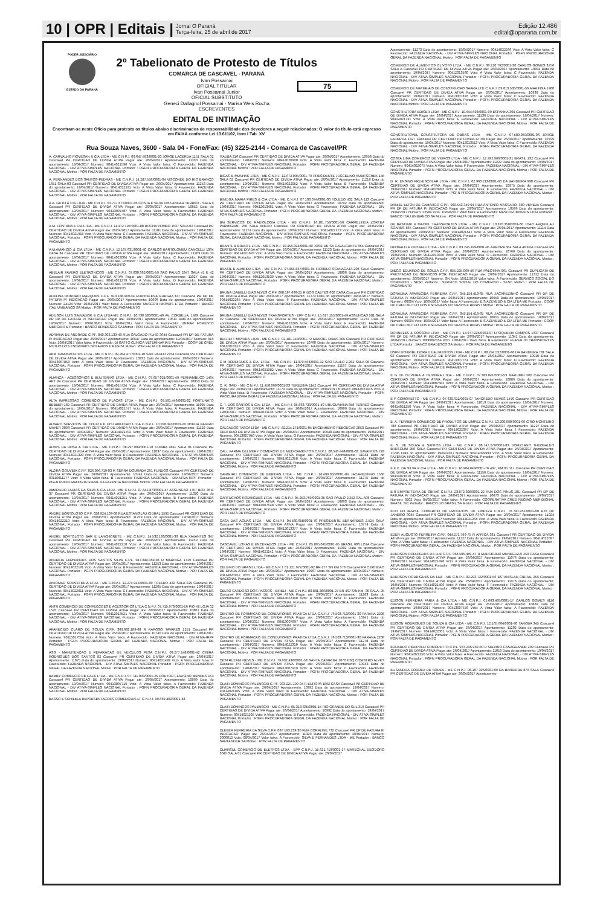10 | OPR | Editais | Jornal O Paraná
Terça-feira, 25 de abril de 2017
Edição 12.486
edital@oparana.com.br
PODER JUDICIÁRIO
ESTADO DO PARANÁ
2º Tabelionato de Protesto de Títulos
COMARCA DE CASCAVEL - PARANÁ
Ivan Possamai
OFICIAL TITULAR
Ivan Possamai Junior
OFICIAL SUBSTITUTO
Geneci Dallagnol Possamai - Marisa Weis Rocha
ESCREVENTES
EDITAL DE INTIMAÇÃO
Encontram-se neste Ofício para protesto os títulos abaixo discriminados de responsabilidade dos devedores a seguir relacionados: O valor do título está expresso em FAIXA conforme Lei 13.611/02, item I Tab. XV.
75
Rua Souza Naves, 3600 - Sala 04 - Fone/Fax: (45) 3225-2144 - Comarca de Cascavel/PR
A. CARVALHO PIOVESAN & CIA LTDA - ME C.N.P.J. 09.647.493/0001-20 JORGE LACERDA 1151 SALA 02 Cascavel PR CERTIDAO DE DIVIDA ATIVA Pagar ate: 26/04/2017 Apontamento: 11100 Data do apontamento: 19/04/2017 Numero: 90414021596 Vcto: A Vista Valor faixa: C Favorecido: FAZENDA NACIONAL - DIV ATIVA-SIMPLES NACIONAL Portador : PGFN PROCURADORIA GERAL DA FAZENDA NACIONAL Motivo : POR FALTA DE PAGAMENTO
A. FERNANDES DOS SANTOS-PEDRAS - ME C.N.P.J. 14.287.558/0001-04 VISCONDE DO RIO BRANCO 1651 SALA 03 Cascavel PR CERTIDAO DE DIVIDA ATIVA Pagar ate: 26/04/2017 Apontamento: 11253 Data do apontamento: 19/04/2017 Numero: 90414022191 Vcto: A Vista Valor faixa: B Favorecido: FAZENDA NACIONAL - DIV ATIVA-SIMPLES NACIONAL Portador : PGFN PROCURADORIA GERAL DA FAZENDA NACIONAL Motivo : POR FALTA DE PAGAMENTO
A.A. GUTH & CIA LTDA - ME C.N.P.J. 03.717.875/0001-05 COSTA E SILVA 1055 ANDAR TERREO - SALA 0 Cascavel PR CERTIDAO DE DIVIDA ATIVA Pagar ate: 26/04/2017 Apontamento: 10852 Data do apontamento: 19/04/2017 Numero: 90413007487 Vcto: A Vista Valor faixa: A Favorecido: FAZENDA NACIONAL - DIV ATIVA-SIMPLES NACIONAL Portador : PGFN PROCURADORIA GERAL DA FAZENDA NACIONAL Motivo : POR FALTA DE PAGAMENTO
A.M. FONTANA E CIA LTDA - ME C.N.P.J. 11.472.197/0001-88 ROCHA POMBO 1537 SALA 02 Cascavel PR CERTIDAO DE DIVIDA ATIVA Pagar ate: 26/04/2017 Apontamento: 11181 Data do apontamento: 19/04/2017 Numero: 90414021918 Vcto: A Vista Valor faixa: C Favorecido: FAZENDA NACIONAL - DIV ATIVA-SIMPLES NACIONAL Portador : PGFN PROCURADORIA GERAL DA FAZENDA NACIONAL Motivo : POR FALTA DE PAGAMENTO
A.M.AMANCIO & CIA LTDA - ME C.N.P.J. 12.187.631/0001-40 CARLOS BARTOLOMEU CANCELLI 1064 CASA 34 Cascavel PR CERTIDAO DE DIVIDA ATIVA Pagar ate: 26/04/2017 Apontamento: 11203 Data do apontamento: 19/04/2017 Numero: 90414022004 Vcto: A Vista Valor faixa: C Favorecido: FAZENDA NACIONAL - DIV ATIVA-SIMPLES NACIONAL Portador : PGFN PROCURADORIA GERAL DA FAZENDA NACIONAL Motivo : POR FALTA DE PAGAMENTO
ABELAIR FAVERO ELETRONICOS - ME C.N.P.J. 07.830.362/0001-59 SAO PAULO 2847 SALA 41 E 42 Cascavel PR CERTIDAO DE DIVIDA ATIVA Pagar ate: 26/04/2017 Apontamento: 11027 Data do apontamento: 19/04/2017 Numero: 90414021279 Vcto: A Vista Valor faixa: D Favorecido: FAZENDA NACIONAL - DIV ATIVA-SIMPLES NACIONAL Portador : PGFN PROCURADORIA GERAL DA FAZENDA NACIONAL Motivo : POR FALTA DE PAGAMENTO
ADELINA HONORIO MARQUES C.P.F. 913.188.909-34 RUA:HELENA GURGAZ,337 Cascavel PR DP DE FATURA P/ INDICACAO Pagar ate: 26/04/2017 Apontamento: 10606 Data do apontamento: 19/04/2017 Numero: 24124 Vcto: 10/04/2017 Valor faixa: A Favorecido: MASCOR IMOVEIS LTDA Portador : BANCO ITAU UNIBANCO SA Motivo : POR FALTA DE PAGAMENTO
ADILSON LUIS SALVADOR & CIA LTDA-ME C.N.P.J. 10.730.530/0001-49 AV. CORBELIA, 1499 Cascavel PR DP DE FATURA P/ INDICACAO Pagar ate: 26/04/2017 Apontamento: 10511 Data do apontamento: 19/04/2017 Numero: 7666138/01 Vcto: 10/04/2017 Valor faixa: A Favorecido: UNIPAR FOMENTO MERCANTIL Portador : BANCO BRADESCO SA Motivo : POR FALTA DE PAGAMENTO
ADRIANA DE ANDRADE C.P.F. 840.303.139-49 RUA SALGADO FILHO 3644 Cascavel PR DP DE FATURA P/ INDICACAO Pagar ate: 26/04/2017 Apontamento: 10647 Data do apontamento: 19/04/2017 Numero: 016 Vcto: 10/04/2017 Valor faixa: A Favorecido: DI GATTO CLINICA VETERINARIA E Portador : COOP DE CRED MUTUO DOS ESCRIVAES NOTARIOS E REGIST Motivo: POR FALTA DE PAGAMENTO
AKM TRANSPORTES LTDA - ME C.N.P.J. 09.284.477/0001-10 SAO PAULO 2754 Cascavel PR CERTIDAO DE DIVIDA ATIVA Pagar ate: 26/04/2017 Apontamento: 10932 Data do apontamento: 19/04/2017 Numero: 90413007853 Vcto: A Vista Valor faixa: D Favorecido: FAZENDA NACIONAL - DIV ATIVA-SIMPLES NACIONAL Portador : PGFN PROCURADORIA GERAL DA FAZENDA NACIONAL Motivo : POR FALTA DE PAGAMENTO
ALIANCA - ACESSORIOS E BIJUTERIAS LTDA - ME C.N.P.J. 07.957.021/0001-49 PERNAMBUCO 1464 APT 94 Cascavel PR CERTIDAO DE DIVIDA ATIVA Pagar ate: 26/04/2017 Apontamento: 10953 Data do apontamento: 19/04/2017 Numero: 90414015724 Vcto: A Vista Valor faixa: C Favorecido: FAZENDA NACIONAL - DIV ATIVA-SIMPLES NACIONAL Portador : PGFN PROCURADORIA GERAL DA FAZENDA NACIONAL Motivo : POR FALTA DE PAGAMENTO
ALTA IMPRESSAO COMERCIO DE PLACAS LTDA - ME C.N.P.J. 09.591.446/0001-02 FORTUNATO BEBBER 182 Cascavel PR CERTIDAO DE DIVIDA ATIVA Pagar ate: 26/04/2017 Apontamento: 11095 Data do apontamento: 19/04/2017 Numero: 90414021577 Vcto: A Vista Valor faixa: A Favorecido: FAZENDA NACIONAL - DIV ATIVA-SIMPLES NACIONAL Portador : PGFN PROCURADORIA GERAL DA FAZENDA NACIONAL Motivo : POR FALTA DE PAGAMENTO
ALVARO SERVICOS DE COLETA E DISTRIBUICAO LTDA C.N.P.J. 10.558.343/0001-20 HYEDA BAGGIO MAYER 3093 Cascavel PR CERTIDAO DE DIVIDA ATIVA Pagar ate: 26/04/2017 Apontamento: 11129 Data do apontamento: 19/04/2017 Numero: 90414021702 Vcto: A Vista Valor faixa: A Favorecido: FAZENDA NACIONAL - DIV ATIVA-SIMPLES NACIONAL Portador : PGFN PROCURADORIA GERAL DA FAZENDA NACIONAL Motivo : POR FALTA DE PAGAMENTO
ALVES DA ROSA & CIA LTDA - ME C.N.P.J. 08.297.009/0001-18 CUIABA 4811 SALA 01 Cascavel PR CERTIDAO DE DIVIDA ATIVA Pagar ate: 26/04/2017 Apontamento: 11037 Data do apontamento: 19/04/2017 Numero: 90414021329 Vcto: A Vista Valor faixa: D Favorecido: FAZENDA NACIONAL - DIV ATIVA-SIMPLES NACIONAL Portador : PGFN PROCURADORIA GERAL DA FAZENDA NACIONAL Motivo : POR FALTA DE PAGAMENTO
ALZIRA GOUVEIA C.P.F. 026.096.719-03 R SERRA DOURADA 261 FUNDOS Cascavel PR CERTIDAO DE DIVIDA ATIVA Pagar ate: 26/04/2017 Apontamento: 10741 Data do apontamento: 19/04/2017 Numero: 90116011277 Vcto: A Vista Valor faixa: B Favorecido: FAZENDA NACIONAL - DIV.ATIVA-IRPF Portador : PGFN PROCURADORIA GERAL DA FAZENDA NACIONAL Motivo: POR FALTA DE PAGAMENTO
AMARILDO FARIAS DA SILVA & CIA LTDA - ME C.N.P.J. 07.642.873/0001-47 ASSUNCAO 1757 BOX 36 E 37 Cascavel PR CERTIDAO DE DIVIDA ATIVA Pagar ate: 26/04/2017 Apontamento: 11020 Data do apontamento: 19/04/2017 Numero: 90414021251 Vcto: A Vista Valor faixa: B Favorecido: FAZENDA NACIONAL - DIV ATIVA-SIMPLES NACIONAL Portador : PGFN PROCURADORIA GERAL DA FAZENDA NACIONAL Motivo : POR FALTA DE PAGAMENTO
ANDRE BORTOLOTO C.P.F. 028.924.109-08 RUA ESTANISLAU CIDRAL 1595 Cascavel PR CERTIDAO DE DIVIDA ATIVA Pagar ate: 26/04/2017 Apontamento: 11259 Data do apontamento: 19/04/2017 Numero: 90414022210 Vcto: A Vista Valor faixa: B Favorecido: FAZENDA NACIONAL - DIV ATIVA-SIMPLES NACIONAL Portador : PGFN PROCURADORIA GERAL DA FAZENDA NACIONAL Motivo : POR FALTA DE PAGAMENTO
ANDRE BORTOLOTO BAR E LANCHONETE - ME C.N.P.J. 14.532.193/0001-36 RUA XAVANTES 347 Cascavel PR CERTIDAO DE DIVIDA ATIVA Pagar ate: 26/04/2017 Apontamento: 11259 Data do apontamento: 19/04/2017 Numero: 90414022210 Vcto: A Vista Valor faixa: B Favorecido: FAZENDA NACIONAL - DIV ATIVA-SIMPLES NACIONAL Portador : PGFN PROCURADORIA GERAL DA FAZENDA NACIONAL Motivo : POR FALTA DE PAGAMENTO
ANDREIA FERNANDES DOS SANTOS SILVA C.P.F. 047.849.069-08 R MARINGA 1719 Cascavel PR CERTIDAO DE DIVIDA ATIVA Pagar ate: 26/04/2017 Apontamento: 11253 Data do apontamento: 19/04/2017 Numero: 90414022191 Vcto: A Vista Valor faixa: B Favorecido: FAZENDA NACIONAL - DIV ATIVA-SIMPLES NACIONAL Portador : PGFN PROCURADORIA GERAL DA FAZENDA NACIONAL Motivo : POR FALTA DE PAGAMENTO
ANJOMAR SORVETERIA LTDA - ME C.N.P.J. 12.274.925/0001-00 TOLEDO 432 SALA 229 Cascavel PR CERTIDAO DE DIVIDA ATIVA Pagar ate: 26/04/2017 Apontamento: 11205 Data do apontamento: 19/04/2017 Numero: 90414022011 Vcto: A Vista Valor faixa: C Favorecido: FAZENDA NACIONAL - DIV ATIVA-SIMPLES NACIONAL Portador : PGFN PROCURADORIA GERAL DA FAZENDA NACIONAL Motivo : POR FALTA DE PAGAMENTO
ANTR COMERCIO DE CONFECCOES E ACESSORIOS LTDA C.N.P.J. 07.715.973/0001-56 PIO XII LOJA 02 1525 Cascavel PR CERTIDAO DE DIVIDA ATIVA Pagar ate: 26/04/2017 Apontamento: 10801 Data do apontamento: 19/04/2017 Numero: 90412013521 Vcto: A Vista Valor faixa: B Favorecido: FAZENDA NACIONAL - DIV ATIVA-SIMPLES NACIONAL Portador : PGFN PROCURADORIA GERAL DA FAZENDA NACIONAL Motivo : POR FALTA DE PAGAMENTO
APARECIDO CLARO DE SOUZA C.P.F. 369.682.189-68 R RAPOSO TAVARES 1251 Cascavel PR CERTIDAO DE DIVIDA ATIVA Pagar ate: 26/04/2017 Apontamento: 10740 Data do apontamento: 19/04/2017 Numero: 90115017054 Vcto: A Vista Valor faixa: A Favorecido: FAZENDA NACIONAL - DIV.ATIVA-IRPF Portador : PGFN PROCURADORIA GERAL DA FAZENDA NACIONAL Motivo : POR FALTA DE PAGAMENTO
ASG - MANUTENCAO E REPARACAO DE VEICULOS PESA C.N.P.J. 09.277.148/0001-42 CINIRA RODRIGUES DOS SANTOS 82 Cascavel PR CERTIDAO DE DIVIDA ATIVA Pagar ate: 26/04/2017 Apontamento: 11075 Data do apontamento: 19/04/2017 Numero: 90414021492 Vcto: A Vista Valor faixa: H Favorecido: FAZENDA NACIONAL - DIV ATIVA-SIMPLES NACIONAL Portador : PGFN PROCURADORIA GERAL DA FAZENDA NACIONAL Motivo : POR FALTA DE PAGAMENTO
BAMBY COMERCIO DE CAFE LTDA - ME C.N.P.J. 07.741.003/0001-25 DOUTOR FLAUSINO MENDES 153 Cascavel PR CERTIDAO DE DIVIDA ATIVA Pagar ate: 26/04/2017 Apontamento: 10899 Data do apontamento: 19/04/2017 Numero: 90413007719 Vcto: A Vista Valor faixa: A Favorecido: FAZENDA NACIONAL - DIV ATIVA-SIMPLES NACIONAL Portador : PGFN PROCURADORIA GERAL DA FAZENDA NACIONAL Motivo : POR FALTA DE PAGAMENTO
BASSO & SCHILELA REPRESENTACOES COMERCIAIS LT C.N.P.J. 00.669.402/0001-83
ITAUBA 216 Cascavel PR CERTIDAO DE DIVIDA ATIVA Pagar ate: 26/04/2017 Apontamento: 10958 Data do apontamento: 19/04/2017 Numero: 90414020908 Vcto: A Vista Valor faixa: C Favorecido: FAZENDA NACIONAL - DIV ATIVA-SIMPLES NACIONAL Portador : PGFN PROCURADORIA GERAL DA FAZENDA NACIONAL Motivo : POR FALTA DE PAGAMENTO
BIGAS E MUNHAK LTDA - ME C.N.P.J. 12.672.095/0001-79 PRESIDENTE JUSCELINO KUBITSCHEK 145 SALA 02 Cascavel PR CERTIDAO DE DIVIDA ATIVA Pagar ate: 26/04/2017 Apontamento: 11216 Data do apontamento: 19/04/2017 Numero: 90414022052 Vcto: A Vista Valor faixa: B Favorecido: FAZENDA NACIONAL - DIV ATIVA-SIMPLES NACIONAL Portador : PGFN PROCURADORIA GERAL DA FAZENDA NACIONAL Motivo : POR FALTA DE PAGAMENTO
BINIDITA MARIA PIRES & CIA LTDA - ME C.N.P.J. 07.103.074/0001-00 TOLEDO 432 SALA 113 Cascavel PR CERTIDAO DE DIVIDA ATIVA Pagar ate: 26/04/2017 Apontamento: 10792 Data do apontamento: 19/04/2017 Numero: 90412013481 Vcto: A Vista Valor faixa: G Favorecido: FAZENDA NACIONAL - DIV ATIVA-SIMPLES NACIONAL Portador : PGFN PROCURADORIA GERAL DA FAZENDA NACIONAL Motivo : POR FALTA DE PAGAMENTO
BM SERVICOS DE RADIOLOGIA LTDA - ME C.N.P.J. 16.101.758/0001-56 CARMELINDA ZORTEA PARMIGIANI 250 SALA ANEXO Cascavel PR CERTIDAO DE DIVIDA ATIVA Pagar ate: 26/04/2017 Apontamento: 11274 Data do apontamento: 19/04/2017 Numero: 90414022273 Vcto: A Vista Valor faixa: H Favorecido: FAZENDA NACIONAL - DIV ATIVA-SIMPLES NACIONAL Portador : PGFN PROCURADORIA GERAL DA FAZENDA NACIONAL Motivo : POR FALTA DE PAGAMENTO
BRANTL & BRANTL LTDA - ME C.N.P.J. 10.456.394/0001-40 JOSE DE SA CAVALCANTE 654 Cascavel PR CERTIDAO DE DIVIDA ATIVA Pagar ate: 26/04/2017 Apontamento: 11123 Data do apontamento: 19/04/2017 Numero: 90414021678 Vcto: A Vista Valor faixa: F Favorecido: FAZENDA NACIONAL - DIV ATIVA-SIMPLES NACIONAL Portador : PGFN PROCURADORIA GERAL DA FAZENDA NACIONAL Motivo : POR FALTA DE PAGAMENTO
BRASIL E ALMEIDA LTDA - ME C.N.P.J. 07.955.857/0001-04 FIORELO SCANAGATA 208 SALA Cascavel PR CERTIDAO DE DIVIDA ATIVA Pagar ate: 26/04/2017 Apontamento: 10806 Data do apontamento: 19/04/2017 Numero: 90412013539 Vcto: A Vista Valor faixa: C Favorecido: FAZENDA NACIONAL - DIV ATIVA-SIMPLES NACIONAL Portador : PGFN PROCURADORIA GERAL DA FAZENDA NACIONAL Motivo : POR FALTA DE PAGAMENTO
BRUNA IZABELLI DIAS ALVES C.P.F. 098.197.666-21 R DOS CAETES 600 CASA Cascavel PR CERTIDAO DE DIVIDA ATIVA Pagar ate: 26/04/2017 Apontamento: 11272 Data do apontamento: 19/04/2017 Numero: 90414022265 Vcto: A Vista Valor faixa: F Favorecido: FAZENDA NACIONAL - DIV ATIVA-SIMPLES NACIONAL Portador : PGFN PROCURADORIA GERAL DA FAZENDA NACIONAL Motivo : POR FALTA DE PAGAMENTO
BRUNA IZABELLI DIAS ALVES TRANSPORTES - EPP C.N.P.J. 15.617.155/0001-49 ASSUNCAO 581 SALA 02 Cascavel PR CERTIDAO DE DIVIDA ATIVA Pagar ate: 26/04/2017 Apontamento: 11272 Data do apontamento: 19/04/2017 Numero: 90414022265 Vcto: A Vista Valor faixa: F Favorecido: FAZENDA NACIONAL - DIV ATIVA-SIMPLES NACIONAL Portador : PGFN PROCURADORIA GERAL DA FAZENDA NACIONAL Motivo : POR FALTA DE PAGAMENTO
BUFFETT MAYARA LTDA - ME C.N.P.J. 02.181.143/0001-72 MANOEL RIBAS 305 Cascavel PR CERTIDAO DE DIVIDA ATIVA Pagar ate: 26/04/2017 Apontamento: 10760 Data do apontamento: 19/04/2017 Numero: 90412013313 Vcto: A Vista Valor faixa: C Favorecido: FAZENDA NACIONAL - DIV ATIVA-SIMPLES NACIONAL Portador : PGFN PROCURADORIA GERAL DA FAZENDA NACIONAL Motivo : POR FALTA DE PAGAMENTO
C M RODRIGUES & CIA. LTDA. - ME C.N.P.J. 11.979.568/0001-12 SAO PAULO 2.252 SALA 08 Cascavel PR CERTIDAO DE DIVIDA ATIVA Pagar ate: 26/04/2017 Apontamento: 11197 Data do apontamento: 19/04/2017 Numero: 90414021982 Vcto: A Vista Valor faixa: C Favorecido: FAZENDA NACIONAL - DIV ATIVA-SIMPLES NACIONAL Portador : PGFN PROCURADORIA GERAL DA FAZENDA NACIONAL Motivo : POR FALTA DE PAGAMENTO
C. R. SAID - ME C.N.P.J. 11.450.069/0001-33 TEREZINA 1142 Cascavel PR CERTIDAO DE DIVIDA ATIVA Pagar ate: 26/04/2017 Apontamento: 11179 Data do apontamento: 19/04/2017 Numero: 90414021915 Vcto: A Vista Valor faixa: D Favorecido: FAZENDA NACIONAL - DIV ATIVA-SIMPLES NACIONAL Portador : PGFN PROCURADORIA GERAL DA FAZENDA NACIONAL Motivo : POR FALTA DE PAGAMENTO
C. T. DOS SANTOS & CIA. LTDA. - ME C.N.P.J. 05.863.739/0001-40 URUGUAIANA 858 TERREO Cascavel PR CERTIDAO DE DIVIDA ATIVA Pagar ate: 26/04/2017 Apontamento: 10999 Data do apontamento: 19/04/2017 Numero: 90414021136 Vcto: A Vista Valor faixa: F Favorecido: FAZENDA NACIONAL - DIV ATIVA-SIMPLES NACIONAL Portador : PGFN PROCURADORIA GERAL DA FAZENDA NACIONAL Motivo : POR FALTA DE PAGAMENTO
CALCADOS TASCA LTDA - ME C.N.P.J. 82.214.271/0001-04 ENGENHEIRO REBOUCAS 2053 Cascavel PR CERTIDAO DE DIVIDA ATIVA Pagar ate: 26/04/2017 Apontamento: 10948 Data do apontamento: 19/04/2017 Numero: 90413007940 Vcto: A Vista Valor faixa: G Favorecido: FAZENDA NACIONAL - DIV ATIVA-SIMPLES NACIONAL Portador : PGFN PROCURADORIA GERAL DA FAZENDA NACIONAL Motivo : POR FALTA DE PAGAMENTO
CALL FARMA DELIVERY COMERCIO DE MEDICAMENTOS C.N.P.J. 08.543.448/0001-63 XAVANTES 728 Cascavel PR CERTIDAO DE DIVIDA ATIVA Pagar ate: 26/04/2017 Apontamento: 11043 Data do apontamento: 19/04/2017 Numero: 90414021358 Vcto: A Vista Valor faixa: C Favorecido: FAZENDA NACIONAL - DIV ATIVA-SIMPLES NACIONAL Portador : PGFN PROCURADORIA GERAL DA FAZENDA NACIONAL Motivo : POR FALTA DE PAGAMENTO
CANGURU COMERCIO DE BEBIDAS LTDA - ME C.N.P.J. 16.499.350/0001-84 JACAREZINHO 1560 Cascavel PR CERTIDAO DE DIVIDA ATIVA Pagar ate: 26/04/2017 Apontamento: 11275 Data do apontamento: 19/04/2017 Numero: 90414022275 Vcto: A Vista Valor faixa: E Favorecido: FAZENDA NACIONAL - DIV ATIVA-SIMPLES NACIONAL Portador : PGFN PROCURADORIA GERAL DA FAZENDA NACIONAL Motivo : POR FALTA DE PAGAMENTO
CARTUCHOS RODRIGUES LTDA - ME C.N.P.J. 05.253.769/0001-35 SAO PAULO 2.252 SAL A08 Cascavel PR CERTIDAO DE DIVIDA ATIVA Pagar ate: 26/04/2017 Apontamento: 10863 Data do apontamento: 19/04/2017 Numero: 90413007548 Vcto: A Vista Valor faixa: D Favorecido: FAZENDA NACIONAL - DIV ATIVA-SIMPLES NACIONAL Portador : PGFN PROCURADORIA GERAL DA FAZENDA NACIONAL Motivo : POR FALTA DE PAGAMENTO
CASA DAS AGUAS LTDA - ME C.N.P.J. 04.580.658/0001-70 PRESIDENTE BERNARDES 2.524 SALA Cascavel PR CERTIDAO DE DIVIDA ATIVA Pagar ate: 26/04/2017 Apontamento: 10774 Data do apontamento: 19/04/2017 Numero: 90412013377 Vcto: A Vista Valor faixa: C Favorecido: FAZENDA NACIONAL - DIV ATIVA-SIMPLES NACIONAL Portador : PGFN PROCURADORIA GERAL DA FAZENDA NACIONAL Motivo : POR FALTA DE PAGAMENTO
CASCAVEL LONAS E ENCERADOS LTDA - ME C.N.P.J. 05.895.045/0001-95 BRASIL 606 LOJA Cascavel PR CERTIDAO DE DIVIDA ATIVA Pagar ate: 26/04/2017 Apontamento: 11002 Data do apontamento: 19/04/2017 Numero: 90414021142 Vcto: A Vista Valor faixa: D Favorecido: FAZENDA NACIONAL - DIV ATIVA-SIMPLES NACIONAL Portador : PGFN PROCURADORIA GERAL DA FAZENDA NACIONAL Motivo : POR FALTA DE PAGAMENTO
CELEIRO DO BRASIL LTDA - ME C.N.P.J. 02.121.977/0001-92 BR-277 SN KM 573 Cascavel PR CERTIDAO DE DIVIDA ATIVA Pagar ate: 26/04/2017 Apontamento: 10967 Data do apontamento: 19/04/2017 Numero: 90414020957 Vcto: A Vista Valor faixa: J Favorecido: FAZENDA NACIONAL - DIV ATIVA-SIMPLES NACIONAL Portador : PGFN PROCURADORIA GERAL DA FAZENDA NACIONAL Motivo : POR FALTA DE PAGAMENTO
CELSO CARDOSO DOS PASSOS - EIRELI - ME C.N.P.J. 80.881.386/0001-27 BR 467 S/N KM: 30 SALA: 25 Cascavel PR CERTIDAO DE DIVIDA ATIVA Pagar ate: 26/04/2017 Apontamento: 11283 Data do apontamento: 19/04/2017 Numero: 90414022348 Vcto: A Vista Valor faixa: D Favorecido: FAZENDA NACIONAL - DIV ATIVA-SIMPLES NACIONAL Portador : PGFN PROCURADORIA GERAL DA FAZENDA NACIONAL Motivo : POR FALTA DE PAGAMENTO
CENTRO DE FORMACAO DE CONDUTORES PRATICA LTDA C.N.P.J. 76.503.713/0001-30 PARANA 2208 Cascavel PR CERTIDAO DE DIVIDA ATIVA Pagar ate: 26/04/2017 Apontamento: 10941 Data do apontamento: 19/04/2017 Numero: 90413007897 Vcto: A Vista Valor faixa: A Favorecido: FAZENDA NACIONAL - DIV ATIVA-SIMPLES NACIONAL Portador : PGFN PROCURADORIA GERAL DA FAZENDA NACIONAL Motivo : POR FALTA DE PAGAMENTO
CENTRO DE FORMACAO DE CONDUTORES PRATICA LTDA C.N.P.J. 76.503.713/0001-30 PARANA 2208 Cascavel PR CERTIDAO DE DIVIDA ATIVA Pagar ate: 26/04/2017 Apontamento: 11278 Data do apontamento: 19/04/2017 Numero: 90414022310 Vcto: A Vista Valor faixa: C Favorecido: FAZENDA NACIONAL - DIV ATIVA-SIMPLES NACIONAL Portador : PGFN PROCURADORIA GERAL DA FAZENDA NACIONAL Motivo : POR FALTA DE PAGAMENTO
CESTRUZANI NEVES - ME C.N.P.J. 79.632.436/0001-53 SANTA CATARINA 1070 ESQ.C/CASTRO ALVES Cascavel PR CERTIDAO DE DIVIDA ATIVA Pagar ate: 26/04/2017 Apontamento: 10943 Data do apontamento: 19/04/2017 Numero: 90413007919 Vcto: A Vista Valor faixa: C Favorecido: FAZENDA NACIONAL - DIV ATIVA-SIMPLES NACIONAL Portador : PGFN PROCURADORIA GERAL DA FAZENDA NACIONAL Motivo : POR FALTA DE PAGAMENTO
CLAIR DOMINGOS PALENSCKI C.P.F. 933.221.199-04 R EUROPA 1862 CASA Cascavel PR CERTIDAO DE DIVIDA ATIVA Pagar ate: 26/04/2017 Apontamento: 10992 Data do apontamento: 19/04/2017 Numero: 90414021105 Vcto: A Vista Valor faixa: B Favorecido: FAZENDA NACIONAL - DIV ATIVA-SIMPLES NACIONAL Portador : PGFN PROCURADORIA GERAL DA FAZENDA NACIONAL Motivo : POR FALTA DE PAGAMENTO
CLAIR DOMINGOS PALENSCKI - ME C.N.P.J. 05.313.835/0001-15 RIO GRANDE DO SUL 319 Cascavel PR CERTIDAO DE DIVIDA ATIVA Pagar ate: 26/04/2017 Apontamento: 10992 Data do apontamento: 19/04/2017 Numero: 90414021105 Vcto: A Vista Valor faixa: B Favorecido: FAZENDA NACIONAL - DIV ATIVA-SIMPLES NACIONAL Portador : PGFN PROCURADORIA GERAL DA FAZENDA NACIONAL Motivo : POR FALTA DE PAGAMENTO
CLEBER FERREIRA DA SILVA C.P.F. 087.193.239-30 RUA CORALINE,732 Cascavel PR DP DE FATURA P/ INDICACAO Pagar ate: 26/04/2017 Apontamento: 11320 Data do apontamento: 20/04/2017 Numero: 0000012 Vcto: 08/04/2017 Valor faixa: A Favorecido: SILVA E FERNANDES LTDA - ME Portador : BANCO SANTANDER SA Motivo : POR FALTA DE PAGAMENTO
CLIARSUL COMERCIO DE ELETROS LTDA - EPP C.N.P.J. 15.621.719/0001-17 MARECHAL DEODORO 3045 SALA 01 Cascavel PR CERTIDAO DE DIVIDA ATIVA Pagar ate: 26/04/2017
Apontamento: 11273 Data do apontamento: 19/04/2017 Numero: 90414022266 Vcto: A Vista Valor faixa: C Favorecido: FAZENDA NACIONAL - DIV ATIVA-SIMPLES NACIONAL Portador : PGFN PROCURADORIA GERAL DA FAZENDA NACIONAL Motivo : POR FALTA DE PAGAMENTO
COMERCIO DE ALIMENTOS OLIVOTO LTDA. - ME C.N.P.J. 08.210.792/0001-30 CARLOS GOMES 3756 SALA A Cascavel PR CERTIDAO DE DIVIDA ATIVA Pagar ate: 26/04/2017 Apontamento: 10811 Data do apontamento: 19/04/2017 Numero: 90412013560 Vcto: A Vista Valor faixa: C Favorecido: FAZENDA NACIONAL - DIV ATIVA-SIMPLES NACIONAL Portador : PGFN PROCURADORIA GERAL DA FAZENDA NACIONAL Motivo : POR FALTA DE PAGAMENTO
COMERCIO DE MATERIAIS DE CONSTRUCAO SAARA LTD C.N.P.J. 09.813.535/0001-56 MARINGA 1960 Cascavel PR CERTIDAO DE DIVIDA ATIVA Pagar ate: 26/04/2017 Apontamento: 10939 Data do apontamento: 19/04/2017 Numero: 90413007876 Vcto: A Vista Valor faixa: C Favorecido: FAZENDA NACIONAL - DIV ATIVA-SIMPLES NACIONAL Portador : PGFN PROCURADORIA GERAL DA FAZENDA NACIONAL Motivo : POR FALTA DE PAGAMENTO
CONSTRUTORA EDISER LTDA - ME C.N.P.J. 10.644.693/0001-09 ESPANHA 304 Cascavel PR CERTIDAO DE DIVIDA ATIVA Pagar ate: 26/04/2017 Apontamento: 11136 Data do apontamento: 19/04/2017 Numero: 90414021731 Vcto: A Vista Valor faixa: F Favorecido: FAZENDA NACIONAL - DIV ATIVA-SIMPLES NACIONAL Portador : PGFN PROCURADORIA GERAL DA FAZENDA NACIONAL Motivo : POR FALTA DE PAGAMENTO
CONSTRUTOVEL CONSTRUTORA DE OBRAS LTDA - ME C.N.P.J. 07.589.059/0001-06 JORGE LACERDA 1327 Cascavel PR CERTIDAO DE DIVIDA ATIVA Pagar ate: 26/04/2017 Apontamento: 10799 Data do apontamento: 19/04/2017 Numero: 90412013513 Vcto: A Vista Valor faixa: C Favorecido: FAZENDA NACIONAL - DIV ATIVA-SIMPLES NACIONAL Portador : PGFN PROCURADORIA GERAL DA FAZENDA NACIONAL Motivo : POR FALTA DE PAGAMENTO
COSTA LIMA COMERCIO DE VIDROS LTDA - ME C.N.P.J. 12.992.966/0001-31 BRASIL 232 Cascavel PR CERTIDAO DE DIVIDA ATIVA Pagar ate: 26/04/2017 Apontamento: 11222 Data do apontamento: 19/04/2017 Numero: 90414022075 Vcto: A Vista Valor faixa: F Favorecido: FAZENDA NACIONAL - DIV ATIVA-SIMPLES NACIONAL Portador : PGFN PROCURADORIA GERAL DA FAZENDA NACIONAL Motivo : POR FALTA DE PAGAMENTO
D. R. ENSINO PRE-ESCOLAR LTDA - ME C.N.P.J. 02.960.213/0001-90 DA BANDEIRA 990 Cascavel PR CERTIDAO DE DIVIDA ATIVA Pagar ate: 26/04/2017 Apontamento: 10975 Data do apontamento: 19/04/2017 Numero: 90414020993 Vcto: A Vista Valor faixa: E Favorecido: FAZENDA NACIONAL - DIV ATIVA-SIMPLES NACIONAL Portador : PGFN PROCURADORIA GERAL DA FAZENDA NACIONAL Motivo : POR FALTA DE PAGAMENTO
DANIEL ELTON DE CAMARGO C.P.F. 060.543.349-64 RUA ANTONIO MASSARO, 380 VENEZA Cascavel PR DP DE FATURA P/ INDICACAO Pagar ate: 26/04/2017 Apontamento: 10596 Data do apontamento: 19/04/2017 Numero: 22584 Vcto: 10/04/2017 Valor faixa: A Favorecido: MASCOR IMOVEIS LTDA Portador : BANCO ITAU UNIBANCO SA Motivo : POR FALTA DE PAGAMENTO
DE BASTIANI & MACIEL TRANSPORTES LTDA. - ME C.N.P.J. 10.370.358/0001-60 JOAO ARQUELAU SOARES 865 Cascavel PR CERTIDAO DE DIVIDA ATIVA Pagar ate: 26/04/2017 Apontamento: 11114 Data do apontamento: 19/04/2017 Numero: 90414021647 Vcto: A Vista Valor faixa: A Favorecido: FAZENDA NACIONAL - DIV ATIVA-SIMPLES NACIONAL Portador : PGFN PROCURADORIA GERAL DA FAZENDA NACIONAL Motivo : POR FALTA DE PAGAMENTO
DEOBALD & DEOBALD LTDA - ME C.N.P.J. 03.245.499/0001-95 AURORA 664 SALA ANEXA Cascavel PR CERTIDAO DE DIVIDA ATIVA Pagar ate: 26/04/2017 Apontamento: 10766 Data do apontamento: 19/04/2017 Numero: 90412013336 Vcto: A Vista Valor faixa: C Favorecido: FAZENDA NACIONAL - DIV ATIVA-SIMPLES NACIONAL Portador : PGFN PROCURADORIA GERAL DA FAZENDA NACIONAL Motivo : POR FALTA DE PAGAMENTO
DIEGO EDUARDO DE SOUZA C.P.F. 055.225.069-46 RUA PALOTINA 961 Cascavel PR DUPLICATA DE PRESTACAO DE SERVICOS POR INDICACAO Pagar ate: 26/04/2017 Apontamento: 11312 Data do apontamento: 20/04/2017 Numero: SN Vcto: 10/12/2016 Valor faixa: A Favorecido: SERVICO SOCIAL DO COMERCIO - SESC Portador : SERVICO SOCIAL DO COMERCIO - SESC Motivo : POR FALTA DE PAGAMENTO
DORALINA APARECIDA FERREIRA C.P.F. 045.154.419-65 RUA JACAREZINHO Cascavel PR DP DE FATURA P/ INDICACAO Pagar ate: 26/04/2017 Apontamento: 10650 Data do apontamento: 19/04/2017 Numero: 00004 Vcto: 10/04/2017 Valor faixa: A Favorecido: E S AZEVEDO & CIA LTDA ME Portador : COOP DE CRED MUTUO DOS ESCRIVAES NOTARIOS E REGIST Motivo : POR FALTA DE PAGAMENTO
DORALINA APARECIDA FERREIRA C.P.F. 045.154.419-65 RUA JACAREZINHO Cascavel PR DP DE FATURA P/ INDICACAO Pagar ate: 26/04/2017 Apontamento: 10651 Data do apontamento: 19/04/2017 Numero: 00004 Vcto: 10/04/2017 Valor faixa: A Favorecido: E S AZEVEDO & CIA LTDA ME Portador : COOP DE CRED MUTUO DOS ESCRIVAES NOTARIOS E REGIST Motivo : POR FALTA DE PAGAMENTO
DORNELES & ROSSONI LTDA - ME C.N.P.J. 14.977.225/0001-07 R SIQUEIRA CAMPOS 1637 Cascavel PR DP DE FATURA P/ INDICACAO Pagar ate: 26/04/2017 Apontamento: 11341 Data do apontamento: 20/04/2017 Numero: 0000002154 Vcto: 10/04/2017 Valor faixa: B Favorecido: PLANALTO TRANSPORTES LTDA Portador : BANCO BRADESCO SA Motivo : POR FALTA DE PAGAMENTO
DSPR DISTRIBUIDORA DE ALIMENTOS LTDA - ME C.N.P.J. 08.244.532/0001-86 DA BANDEIRA 781 SALA 02 Cascavel PR CERTIDAO DE DIVIDA ATIVA Pagar ate: 26/04/2017 Apontamento: 10910 Data do apontamento: 19/04/2017 Numero: 90413007761 Vcto: A Vista Valor faixa: D Favorecido: FAZENDA NACIONAL - DIV ATIVA-SIMPLES NACIONAL Portador : PGFN PROCURADORIA GERAL DA FAZENDA NACIONAL Motivo : POR FALTA DE PAGAMENTO
E G DE OLIVEIRA & OLIVEIRA LTDA - ME C.N.P.J. 07.383.041/0001-53 MARUMBI 500 Cascavel PR CERTIDAO DE DIVIDA ATIVA Pagar ate: 26/04/2017 Apontamento: 10889 Data do apontamento: 19/04/2017 Numero: 90413007682 Vcto: A Vista Valor faixa: A Favorecido: FAZENDA NACIONAL - DIV ATIVA-SIMPLES NACIONAL Portador : PGFN PROCURADORIA GERAL DA FAZENDA NACIONAL Motivo : POR FALTA DE PAGAMENTO
E P COMORETTO - ME C.N.P.J. 07.630.612/0001-07 TANCREDO NEVES 1470 Cascavel PR CERTIDAO DE DIVIDA ATIVA Pagar ate: 26/04/2017 Apontamento: 11019 Data do apontamento: 19/04/2017 Numero: 90414021250 Vcto: A Vista Valor faixa: A Favorecido: FAZENDA NACIONAL - DIV ATIVA-SIMPLES NACIONAL Portador : PGFN PROCURADORIA GERAL DA FAZENDA NACIONAL Motivo : POR FALTA DE PAGAMENTO
E. A. FERREIRA COMERCIO DE PRODUTOS DE LIMPEZ C.N.P.J. 13.200.090/0001-06 CIRO MONTEIRO 788 Cascavel PR CERTIDAO DE DIVIDA ATIVA Pagar ate: 26/04/2017 Apontamento: 11227 Data do apontamento: 19/04/2017 Numero: 90414022097 Vcto: A Vista Valor faixa: I Favorecido: FAZENDA NACIONAL - DIV ATIVA-SIMPLES NACIONAL Portador : PGFN PROCURADORIA GERAL DA FAZENDA NACIONAL Motivo : POR FALTA DE PAGAMENTO
E. S. DE SOUZA & SANTOS LTDA - ME C.N.P.J. 08.747.279/0001-83 DOMICIANO THEOBALDO BRESOLIM 250 SALA Cascavel PR CERTIDAO DE DIVIDA ATIVA Pagar ate: 26/04/2017 Apontamento: 11295 Data do apontamento: 19/04/2017 Numero: 90414029993 Vcto: A Vista Valor faixa: A Favorecido: FAZENDA NACIONAL - DIV ATIVA-SIMPLES NACIONAL Portador : PGFN PROCURADORIA GERAL DA FAZENDA NACIONAL Motivo : POR FALTA DE PAGAMENTO
E.E.C. DA SILVA & CIA LTDA - ME C.N.P.J. 10.904.843/0001-76 467, KM 01 117 Cascavel PR CERTIDAO DE DIVIDA ATIVA Pagar ate: 26/04/2017 Apontamento: 11156 Data do apontamento: 19/04/2017 Numero: 90414021810 Vcto: A Vista Valor faixa: A Favorecido: FAZENDA NACIONAL - DIV ATIVA-SIMPLES NACIONAL Portador : PGFN PROCURADORIA GERAL DA FAZENDA NACIONAL Motivo : POR FALTA DE PAGAMENTO
E.R EMPREITEIRA DE OBRAS C.N.P.J. 23.872.308/0001-22 RUA DOS PINUS,181, Cascavel PR DP DE FATURA P/ INDICACAO Pagar ate: 26/04/2017 Apontamento: 10673 Data do apontamento: 19/04/2017 Numero: 0202 Vcto: 04/02/2017 Valor faixa: A Favorecido: COOPERATIVA CRED REGIAO MERIDIONAL BRASIL SIC Portador : BANCO DO BRASIL SA Motivo : POR FALTA DE PAGAMENTO
ECO DO BRASIL COMERCIO DE PRODUTOS DE LIMPEZA C.N.P.J. 07.741.951/0001-60 RIO DE JANEIRO 3045 Cascavel PR CERTIDAO DE DIVIDA ATIVA Pagar ate: 26/04/2017 Apontamento: 11024 Data do apontamento: 19/04/2017 Numero: 90414021265 Vcto: A Vista Valor faixa: E Favorecido: FAZENDA NACIONAL - DIV ATIVA-SIMPLES NACIONAL Portador : PGFN PROCURADORIA GERAL DA FAZENDA NACIONAL Motivo : POR FALTA DE PAGAMENTO
EDER AUGUSTO FERREIRA C.P.F. 044.271.799-75 R AFRICA 361 Cascavel PR CERTIDAO DE DIVIDA ATIVA Pagar ate: 26/04/2017 Apontamento: 11227 Data do apontamento: 19/04/2017 Numero: 90414022097 Vcto: A Vista Valor faixa: I Favorecido: FAZENDA NACIONAL - DIV ATIVA-SIMPLES NACIONAL Portador : PGFN PROCURADORIA GERAL DA FAZENDA NACIONAL Motivo : POR FALTA DE PAGAMENTO
EDERSON RODRIGUES DA LUZ C.P.F. 058.505.489-47 R MARCELINO MENEGUZZI 250 CASA Cascavel PR CERTIDAO DE DIVIDA ATIVA Pagar ate: 26/04/2017 Apontamento: 11076 Data do apontamento: 19/04/2017 Numero: 90414021496 Vcto: A Vista Valor faixa: F Favorecido: FAZENDA NACIONAL - DIV ATIVA-SIMPLES NACIONAL Portador : PGFN PROCURADORIA GERAL DA FAZENDA NACIONAL Motivo : POR FALTA DE PAGAMENTO
EDERSON RODRIGUES DA LUZ - ME C.N.P.J. 09.293.722/0001-56 ESTANISLAU CIDRAL 256 Cascavel PR CERTIDAO DE DIVIDA ATIVA Pagar ate: 26/04/2017 Apontamento: 11076 Data do apontamento: 19/04/2017 Numero: 90414021496 Vcto: A Vista Valor faixa: F Favorecido: FAZENDA NACIONAL - DIV ATIVA-SIMPLES NACIONAL Portador : PGFN PROCURADORIA GERAL DA FAZENDA NACIONAL Motivo : POR FALTA DE PAGAMENTO
EDISON FERREIRA FARIA & CIA LTDA - ME C.N.P.J. 05.663.485/0001-17 CARLOS GOMES 4116 Cascavel PR CERTIDAO DE DIVIDA ATIVA Pagar ate: 26/04/2017 Apontamento: 10869 Data do apontamento: 19/04/2017 Numero: 90413007578 Vcto: A Vista Valor faixa: A Favorecido: FAZENDA NACIONAL - DIV ATIVA-SIMPLES NACIONAL Portador : PGFN PROCURADORIA GERAL DA FAZENDA NACIONAL Motivo : POR FALTA DE PAGAMENTO
EDISON RODRIGUES DE SOUZA & CIA LTDA - ME C.N.P.J. 12.165.664/0001-90 TAROBA 345 Cascavel PR CERTIDAO DE DIVIDA ATIVA Pagar ate: 26/04/2017 Apontamento: 11202 Data do apontamento: 19/04/2017 Numero: 90414022001 Vcto: A Vista Valor faixa: I Favorecido: FAZENDA NACIONAL - DIV ATIVA-SIMPLES NACIONAL Portador : PGFN PROCURADORIA GERAL DA FAZENDA NACIONAL Motivo : POR FALTA DE PAGAMENTO
EDUARDO PERIPOLLI COMORETTO C.P.F. 937.236.950-00 R SELVINO CASAGRANDE 299 Cascavel PR CERTIDAO DE DIVIDA ATIVA Pagar ate: 26/04/2017 Apontamento: 11019 Data do apontamento: 19/04/2017 Numero: 90414021250 Vcto: A Vista Valor faixa: A Favorecido: FAZENDA NACIONAL - DIV ATIVA-SIMPLES NACIONAL Portador : PGFN PROCURADORIA GERAL DA FAZENDA NACIONAL Motivo : POR FALTA DE PAGAMENTO
ELISANDRA CORREA DE SOUZA - ME C.N.P.J. 08.107.305/0001-09 DA BANDEIRA 876 SALA Cascavel PR CERTIDAO DE DIVIDA ATIVA Pagar ate: 26/04/2017 Apontamento-